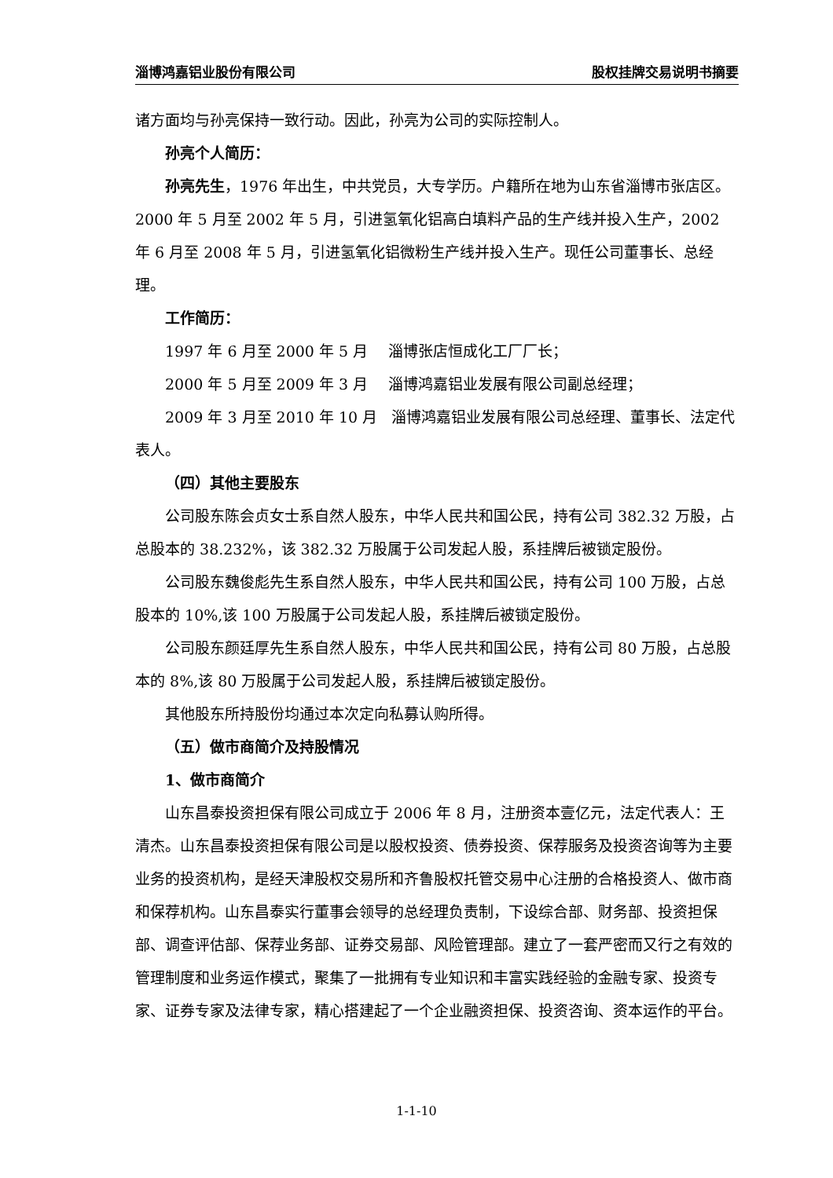淄博鸿嘉铝业股份有限公司 股权挂牌交易说明书摘要
诸方面均与孙亮保持一致行动。因此，孙亮为公司的实际控制人。
孙亮个人简历：
孙亮先生，1976 年出生，中共党员，大专学历。户籍所在地为山东省淄博市张店区。2000 年 5 月至 2002 年 5 月，引进氢氧化铝高白填料产品的生产线并投入生产，2002 年 6 月至 2008 年 5 月，引进氢氧化铝微粉生产线并投入生产。现任公司董事长、总经理。
工作简历：
1997 年 6 月至 2000 年 5 月 淄博张店恒成化工厂厂长；
2000 年 5 月至 2009 年 3 月 淄博鸿嘉铝业发展有限公司副总经理；
2009 年 3 月至 2010 年 10 月 淄博鸿嘉铝业发展有限公司总经理、董事长、法定代表人。
（四）其他主要股东
公司股东陈会贞女士系自然人股东，中华人民共和国公民，持有公司 382.32 万股，占总股本的 38.232%，该 382.32 万股属于公司发起人股，系挂牌后被锁定股份。
公司股东魏俊彪先生系自然人股东，中华人民共和国公民，持有公司 100 万股，占总股本的 10%,该 100 万股属于公司发起人股，系挂牌后被锁定股份。
公司股东颜廷厚先生系自然人股东，中华人民共和国公民，持有公司 80 万股，占总股本的 8%,该 80 万股属于公司发起人股，系挂牌后被锁定股份。
其他股东所持股份均通过本次定向私募认购所得。
（五）做市商简介及持股情况
1、做市商简介
山东昌泰投资担保有限公司成立于 2006 年 8 月，注册资本壹亿元，法定代表人：王清杰。山东昌泰投资担保有限公司是以股权投资、债券投资、保荐服务及投资咨询等为主要业务的投资机构，是经天津股权交易所和齐鲁股权托管交易中心注册的合格投资人、做市商和保荐机构。山东昌泰实行董事会领导的总经理负责制，下设综合部、财务部、投资担保部、调查评估部、保荐业务部、证券交易部、风险管理部。建立了一套严密而又行之有效的管理制度和业务运作模式，聚集了一批拥有专业知识和丰富实践经验的金融专家、投资专家、证券专家及法律专家，精心搭建起了一个企业融资担保、投资咨询、资本运作的平台。
1-1-10